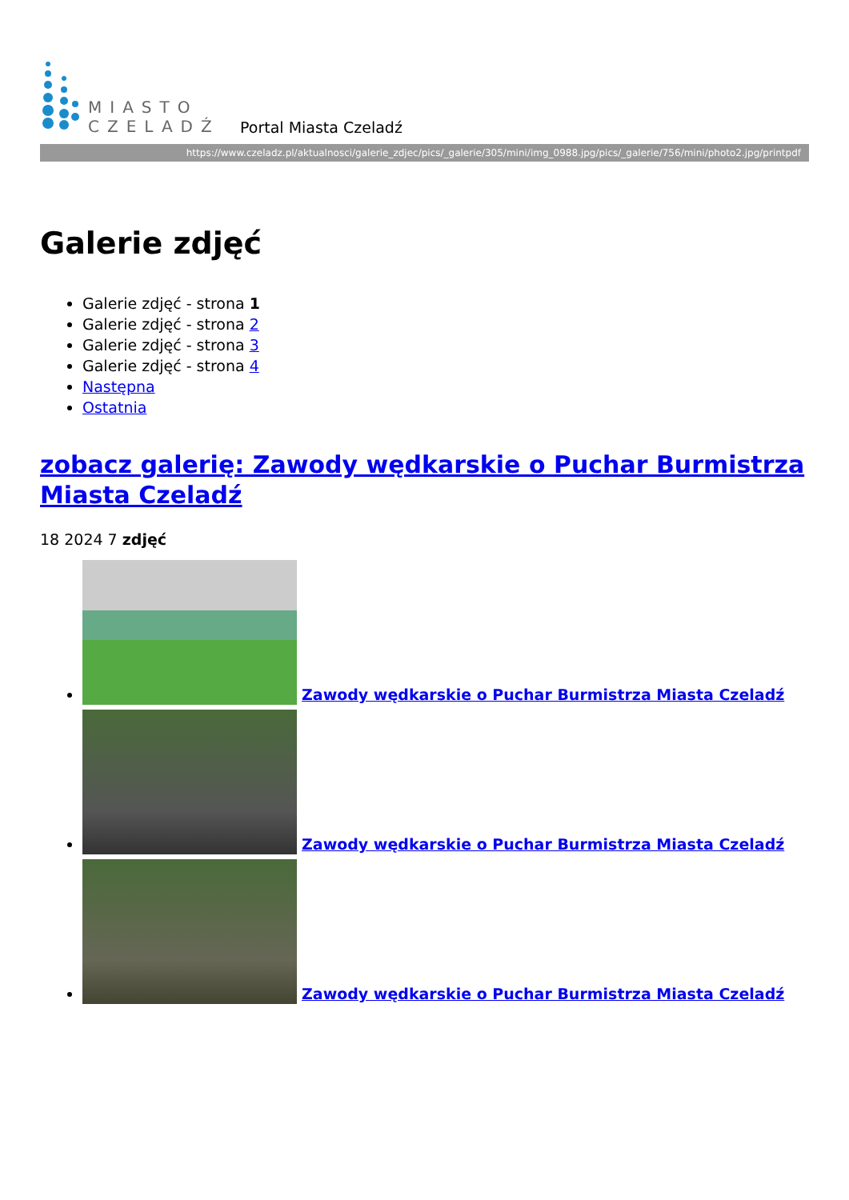MIASTO
CZELADŹ
Portal Miasta Czeladź
https://www.czeladz.pl/aktualnosci/galerie_zdjec/pics/_galerie/305/mini/img_0988.jpg/pics/_galerie/756/mini/photo2.jpg/printpdf
Galerie zdjęć
Galerie zdjęć - strona 1
Galerie zdjęć - strona 2
Galerie zdjęć - strona 3
Galerie zdjęć - strona 4
Następna
Ostatnia
zobacz galerię: Zawody wędkarskie o Puchar Burmistrza Miasta Czeladź
18 2024 7 zdjęć
Zawody wędkarskie o Puchar Burmistrza Miasta Czeladź
Zawody wędkarskie o Puchar Burmistrza Miasta Czeladź
Zawody wędkarskie o Puchar Burmistrza Miasta Czeladź